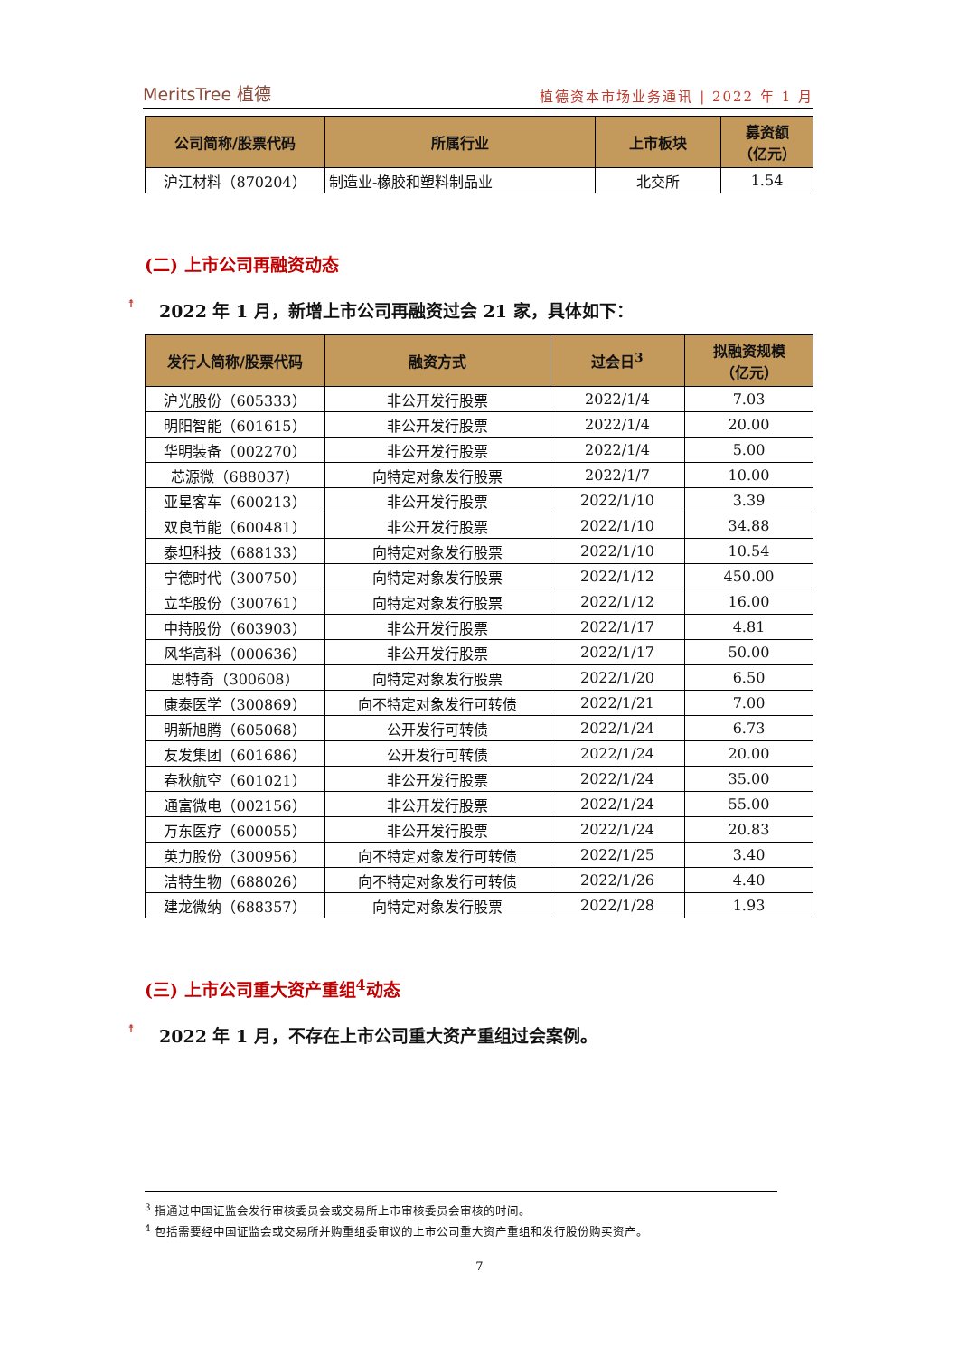MeritsTree 植德
植德资本市场业务通讯 | 2022 年 1 月
| 公司简称/股票代码 | 所属行业 | 上市板块 | 募资额 （亿元） |
| --- | --- | --- | --- |
| 沪江材料（870204） | 制造业-橡胶和塑料制品业 | 北交所 | 1.54 |
(二) 上市公司再融资动态
↟ 2022 年 1 月，新增上市公司再融资过会 21 家，具体如下：
| 发行人简称/股票代码 | 融资方式 | 过会日<sup>3</sup> | 拟融资规模 （亿元） |
| --- | --- | --- | --- |
| 沪光股份（605333） | 非公开发行股票 | 2022/1/4 | 7.03 |
| 明阳智能（601615） | 非公开发行股票 | 2022/1/4 | 20.00 |
| 华明装备（002270） | 非公开发行股票 | 2022/1/4 | 5.00 |
| 芯源微（688037） | 向特定对象发行股票 | 2022/1/7 | 10.00 |
| 亚星客车（600213） | 非公开发行股票 | 2022/1/10 | 3.39 |
| 双良节能（600481） | 非公开发行股票 | 2022/1/10 | 34.88 |
| 泰坦科技（688133） | 向特定对象发行股票 | 2022/1/10 | 10.54 |
| 宁德时代（300750） | 向特定对象发行股票 | 2022/1/12 | 450.00 |
| 立华股份（300761） | 向特定对象发行股票 | 2022/1/12 | 16.00 |
| 中持股份（603903） | 非公开发行股票 | 2022/1/17 | 4.81 |
| 风华高科（000636） | 非公开发行股票 | 2022/1/17 | 50.00 |
| 思特奇（300608） | 向特定对象发行股票 | 2022/1/20 | 6.50 |
| 康泰医学（300869） | 向不特定对象发行可转债 | 2022/1/21 | 7.00 |
| 明新旭腾（605068） | 公开发行可转债 | 2022/1/24 | 6.73 |
| 友发集团（601686） | 公开发行可转债 | 2022/1/24 | 20.00 |
| 春秋航空（601021） | 非公开发行股票 | 2022/1/24 | 35.00 |
| 通富微电（002156） | 非公开发行股票 | 2022/1/24 | 55.00 |
| 万东医疗（600055） | 非公开发行股票 | 2022/1/24 | 20.83 |
| 英力股份（300956） | 向不特定对象发行可转债 | 2022/1/25 | 3.40 |
| 洁特生物（688026） | 向不特定对象发行可转债 | 2022/1/26 | 4.40 |
| 建龙微纳（688357） | 向特定对象发行股票 | 2022/1/28 | 1.93 |
(三) 上市公司重大资产重组<sup>4</sup>动态
↟ 2022 年 1 月，不存在上市公司重大资产重组过会案例。
<sup>3</sup> 指通过中国证监会发行审核委员会或交易所上市审核委员会审核的时间。
<sup>4</sup> 包括需要经中国证监会或交易所并购重组委审议的上市公司重大资产重组和发行股份购买资产。
7